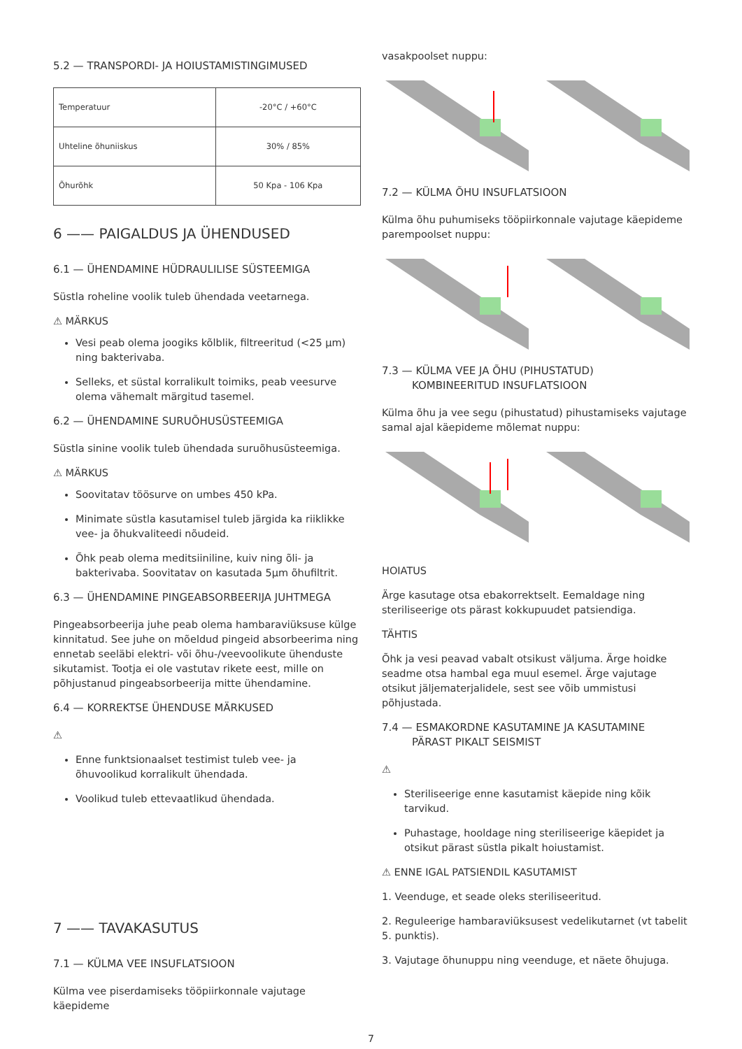5.2 — TRANSPORDI- JA HOIUSTAMISTINGIMUSED
| Temperatuur | -20°C / +60°C |
| Uhteline õhuniiskus | 30% / 85% |
| Õhurõhk | 50 Kpa - 106 Kpa |
6 —— PAIGALDUS JA ÜHENDUSED
6.1 — ÜHENDAMINE HÜDRAULILISE SÜSTEEMIGA
Süstla roheline voolik tuleb ühendada veetarnega.
⚠ MÄRKUS
Vesi peab olema joogiks kõlblik, filtreeritud (<25 µm) ning bakterivaba.
Selleks, et süstal korralikult toimiks, peab veesurve olema vähemalt märgitud tasemel.
6.2 — ÜHENDAMINE SURUÕHUSÜSTEEMIGA
Süstla sinine voolik tuleb ühendada suruõhusüsteemiga.
⚠ MÄRKUS
Soovitatav töösurve on umbes 450 kPa.
Minimate süstla kasutamisel tuleb järgida ka riiklikke vee- ja õhukvaliteedi nõudeid.
Õhk peab olema meditsiiniline, kuiv ning õli- ja bakterivaba. Soovitatav on kasutada 5µm õhufiltrit.
6.3 — ÜHENDAMINE PINGEABSORBEERIJA JUHTMEGA
Pingeabsorbeerija juhe peab olema hambaraviüksuse külge kinnitatud. See juhe on mõeldud pingeid absorbeerima ning ennetab seeläbi elektri- või õhu-/veevoolikute ühenduste sikutamist. Tootja ei ole vastutav rikete eest, mille on põhjustanud pingeabsorbeerija mitte ühendamine.
6.4 — KORREKTSE ÜHENDUSE MÄRKUSED
⚠
Enne funktsionaalset testimist tuleb vee- ja õhuvoolikud korralikult ühendada.
Voolikud tuleb ettevaatlikud ühendada.
7 —— TAVAKASUTUS
7.1 — KÜLMA VEE INSUFLATSIOON
Külma vee piserdamiseks tööpiirkonnale vajutage käepideme
vasakpoolset nuppu:
7.2 — KÜLMA ÕHU INSUFLATSIOON
Külma õhu puhumiseks tööpiirkonnale vajutage käepideme parempoolset nuppu:
7.3 — KÜLMA VEE JA ÕHU (PIHUSTATUD)
KOMBINEERITUD INSUFLATSIOON
Külma õhu ja vee segu (pihustatud) pihustamiseks vajutage samal ajal käepideme mõlemat nuppu:
HOIATUS
Ärge kasutage otsa ebakorrektselt. Eemaldage ning steriliseerige ots pärast kokkupuudet patsiendiga.
TÄHTIS
Õhk ja vesi peavad vabalt otsikust väljuma. Ärge hoidke seadme otsa hambal ega muul esemel. Ärge vajutage otsikut jäljematerjalidele, sest see võib ummistusi põhjustada.
7.4 — ESMAKORDNE KASUTAMINE JA KASUTAMINE
PÄRAST PIKALT SEISMIST
⚠
Steriliseerige enne kasutamist käepide ning kõik tarvikud.
Puhastage, hooldage ning steriliseerige käepidet ja otsikut pärast süstla pikalt hoiustamist.
⚠ ENNE IGAL PATSIENDIL KASUTAMIST
1. Veenduge, et seade oleks steriliseeritud.
2. Reguleerige hambaraviüksusest vedelikutarnet (vt tabelit 5. punktis).
3. Vajutage õhunuppu ning veenduge, et näete õhujuga.
7